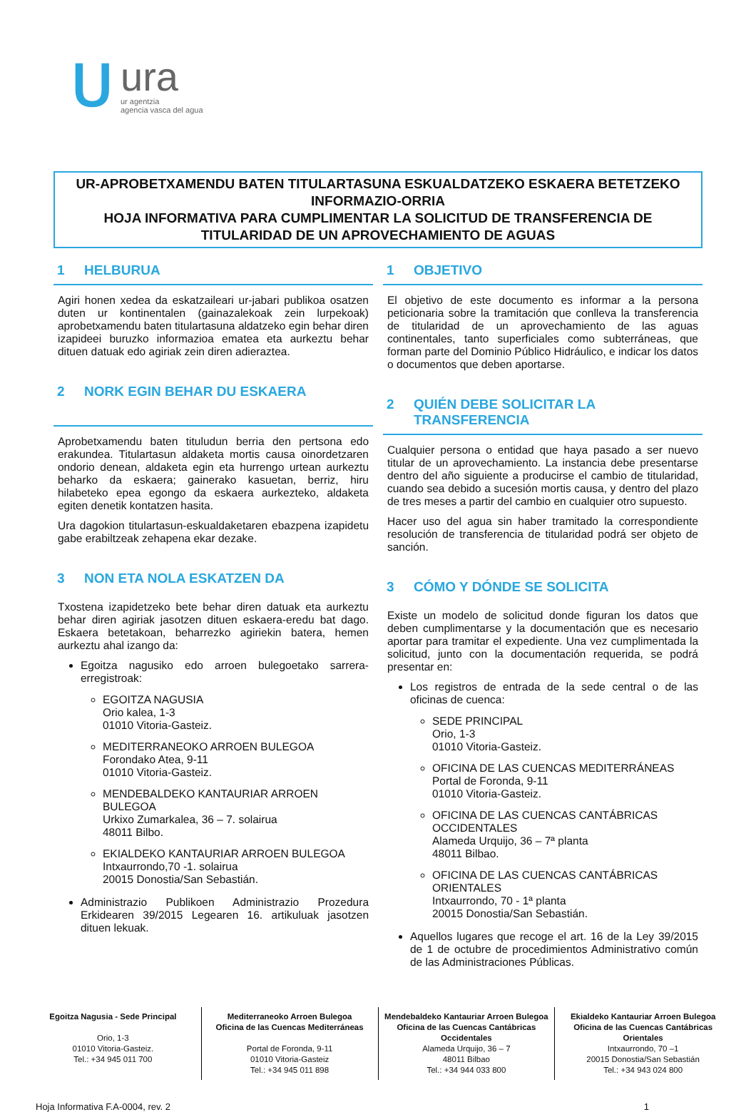ᑌ
ura
ur agentzia
agencia vasca del agua
UR-APROBETXAMENDU BATEN TITULARTASUNA ESKUALDATZEKO ESKAERA BETETZEKO INFORMAZIO-ORRIA
HOJA INFORMATIVA PARA CUMPLIMENTAR LA SOLICITUD DE TRANSFERENCIA DE TITULARIDAD DE UN APROVECHAMIENTO DE AGUAS
1 HELBURUA
Agiri honen xedea da eskatzaileari ur-jabari publikoa osatzen duten ur kontinentalen (gainazalekoak zein lurpekoak) aprobetxamendu baten titulartasuna aldatzeko egin behar diren izapideei buruzko informazioa ematea eta aurkeztu behar dituen datuak edo agiriak zein diren adieraztea.
2 NORK EGIN BEHAR DU ESKAERA
Aprobetxamendu baten tituludun berria den pertsona edo erakundea. Titulartasun aldaketa mortis causa oinordetzaren ondorio denean, aldaketa egin eta hurrengo urtean aurkeztu beharko da eskaera; gainerako kasuetan, berriz, hiru hilabeteko epea egongo da eskaera aurkezteko, aldaketa egiten denetik kontatzen hasita.
Ura dagokion titulartasun-eskualdaketaren ebazpena izapidetu gabe erabiltzeak zehapena ekar dezake.
3 NON ETA NOLA ESKATZEN DA
Txostena izapidetzeko bete behar diren datuak eta aurkeztu behar diren agiriak jasotzen dituen eskaera-eredu bat dago. Eskaera betetakoan, beharrezko agiriekin batera, hemen aurkeztu ahal izango da:
Egoitza nagusiko edo arroen bulegoetako sarrera-erregistroak:
EGOITZA NAGUSIA
Orio kalea, 1-3
01010 Vitoria-Gasteiz.
MEDITERRANEOKO ARROEN BULEGOA
Forondako Atea, 9-11
01010 Vitoria-Gasteiz.
MENDEBALDEKO KANTAURIAR ARROEN BULEGOA
Urkixo Zumarkalea, 36 – 7. solairua
48011 Bilbo.
EKIALDEKO KANTAURIAR ARROEN BULEGOA
Intxaurrondo,70 -1. solairua
20015 Donostia/San Sebastián.
Administrazio Publikoen Administrazio Prozedura Erkidearen 39/2015 Legearen 16. artikuluak jasotzen dituen lekuak.
1 OBJETIVO
El objetivo de este documento es informar a la persona peticionaria sobre la tramitación que conlleva la transferencia de titularidad de un aprovechamiento de las aguas continentales, tanto superficiales como subterráneas, que forman parte del Dominio Público Hidráulico, e indicar los datos o documentos que deben aportarse.
2 QUIÉN DEBE SOLICITAR LA TRANSFERENCIA
Cualquier persona o entidad que haya pasado a ser nuevo titular de un aprovechamiento. La instancia debe presentarse dentro del año siguiente a producirse el cambio de titularidad, cuando sea debido a sucesión mortis causa, y dentro del plazo de tres meses a partir del cambio en cualquier otro supuesto.
Hacer uso del agua sin haber tramitado la correspondiente resolución de transferencia de titularidad podrá ser objeto de sanción.
3 CÓMO Y DÓNDE SE SOLICITA
Existe un modelo de solicitud donde figuran los datos que deben cumplimentarse y la documentación que es necesario aportar para tramitar el expediente. Una vez cumplimentada la solicitud, junto con la documentación requerida, se podrá presentar en:
Los registros de entrada de la sede central o de las oficinas de cuenca:
SEDE PRINCIPAL
Orio, 1-3
01010 Vitoria-Gasteiz.
OFICINA DE LAS CUENCAS MEDITERRÁNEAS
Portal de Foronda, 9-11
01010 Vitoria-Gasteiz.
OFICINA DE LAS CUENCAS CANTÁBRICAS OCCIDENTALES
Alameda Urquijo, 36 – 7ª planta
48011 Bilbao.
OFICINA DE LAS CUENCAS CANTÁBRICAS ORIENTALES
Intxaurrondo, 70 - 1ª planta
20015 Donostia/San Sebastián.
Aquellos lugares que recoge el art. 16 de la Ley 39/2015 de 1 de octubre de procedimientos Administrativo común de las Administraciones Públicas.
Egoitza Nagusia - Sede Principal
Orio, 1-3
01010 Vitoria-Gasteiz.
Tel.: +34 945 011 700
Mediterraneoko Arroen Bulegoa
Oficina de las Cuencas Mediterráneas
Portal de Foronda, 9-11
01010 Vitoria-Gasteiz
Tel.: +34 945 011 898
Mendebaldeko Kantauriar Arroen Bulegoa
Oficina de las Cuencas Cantábricas Occidentales
Alameda Urquijo, 36 – 7
48011 Bilbao
Tel.: +34 944 033 800
Ekialdeko Kantauriar Arroen Bulegoa
Oficina de las Cuencas Cantábricas Orientales
Intxaurrondo, 70 –1
20015 Donostia/San Sebastián
Tel.: +34 943 024 800
Hoja Informativa F.A-0004, rev. 2 1